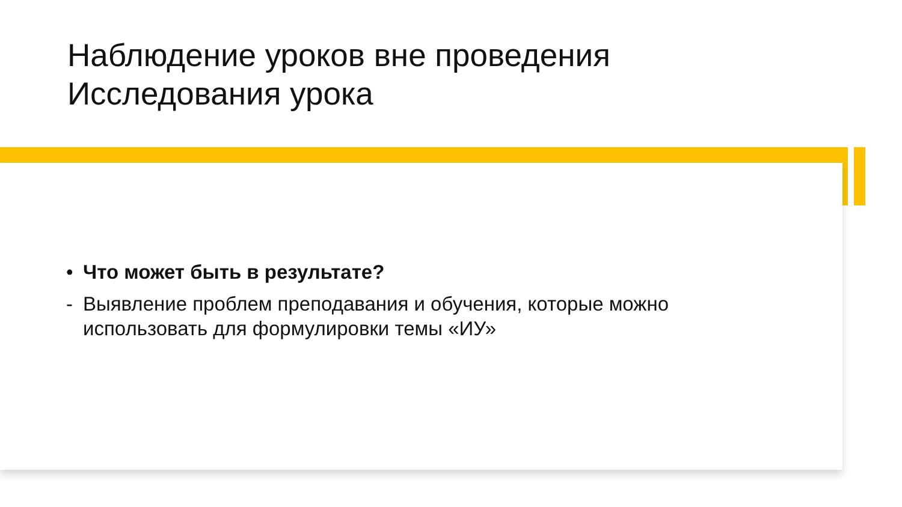Наблюдение уроков вне проведения
Исследования урока
• Что может быть в результате?
- Выявление проблем преподавания и обучения, которые можно использовать для формулировки темы «ИУ»